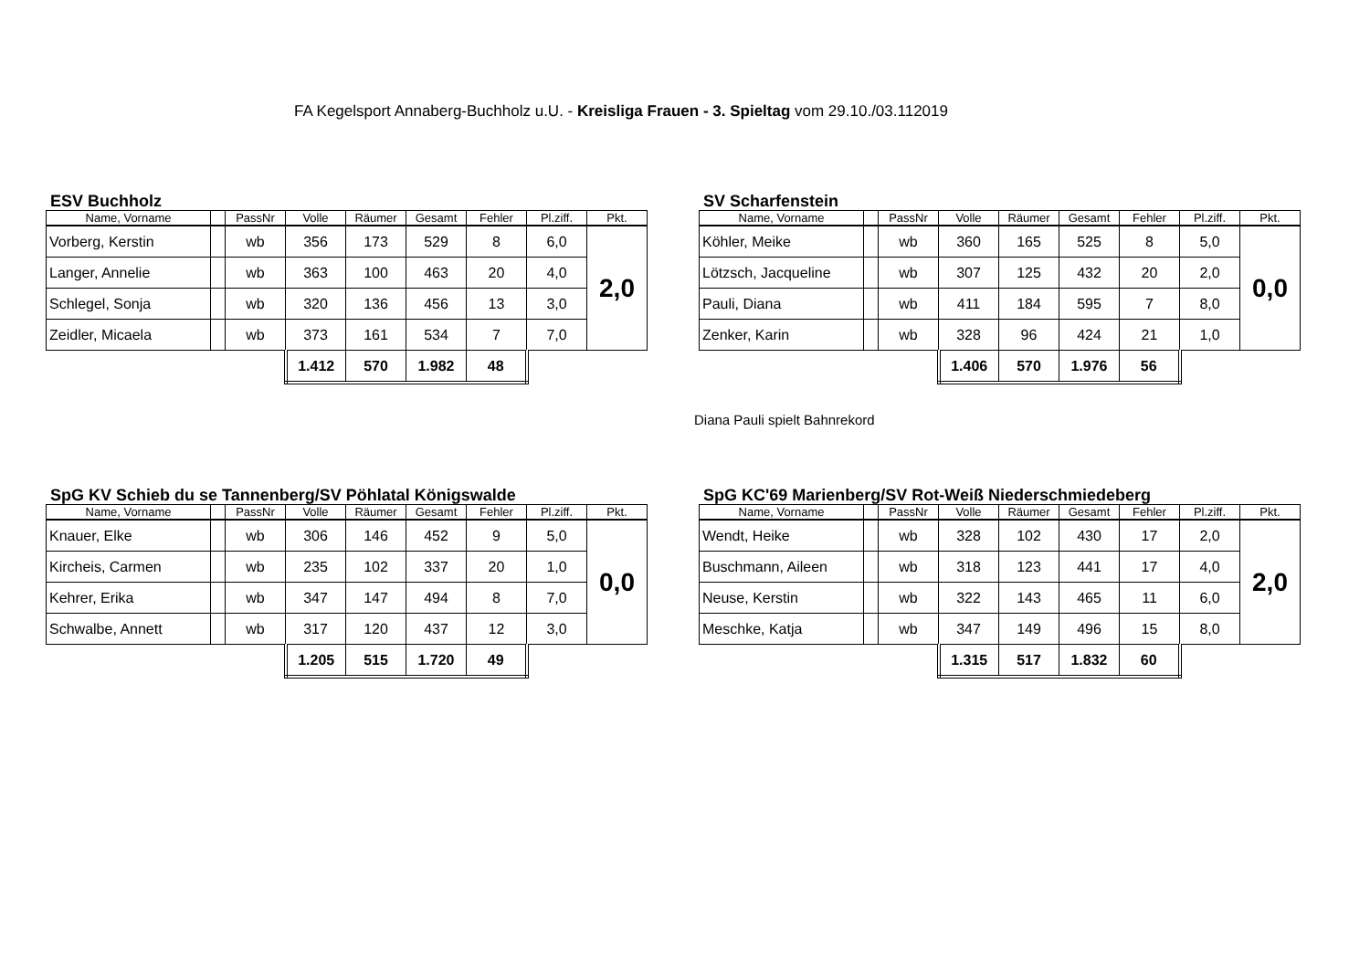FA Kegelsport Annaberg-Buchholz u.U. - Kreisliga Frauen - 3. Spieltag vom 29.10./03.112019
ESV Buchholz
| Name, Vorname | | PassNr | Volle | Räumer | Gesamt | Fehler | Pl.ziff. | Pkt. |
| --- | --- | --- | --- | --- | --- | --- | --- | --- |
| Vorberg, Kerstin | | wb | 356 | 173 | 529 | 8 | 6,0 | 2,0 |
| Langer, Annelie | | wb | 363 | 100 | 463 | 20 | 4,0 | |
| Schlegel, Sonja | | wb | 320 | 136 | 456 | 13 | 3,0 | |
| Zeidler, Micaela | | wb | 373 | 161 | 534 | 7 | 7,0 | |
| | | | 1.412 | 570 | 1.982 | 48 | | |
SV Scharfenstein
| Name, Vorname | | PassNr | Volle | Räumer | Gesamt | Fehler | Pl.ziff. | Pkt. |
| --- | --- | --- | --- | --- | --- | --- | --- | --- |
| Köhler, Meike | | wb | 360 | 165 | 525 | 8 | 5,0 | 0,0 |
| Lötzsch, Jacqueline | | wb | 307 | 125 | 432 | 20 | 2,0 | |
| Pauli, Diana | | wb | 411 | 184 | 595 | 7 | 8,0 | |
| Zenker, Karin | | wb | 328 | 96 | 424 | 21 | 1,0 | |
| | | | 1.406 | 570 | 1.976 | 56 | | |
Diana Pauli spielt Bahnrekord
SpG KV Schieb du se Tannenberg/SV Pöhlatal Königswalde
| Name, Vorname | | PassNr | Volle | Räumer | Gesamt | Fehler | Pl.ziff. | Pkt. |
| --- | --- | --- | --- | --- | --- | --- | --- | --- |
| Knauer, Elke | | wb | 306 | 146 | 452 | 9 | 5,0 | 0,0 |
| Kircheis, Carmen | | wb | 235 | 102 | 337 | 20 | 1,0 | |
| Kehrer, Erika | | wb | 347 | 147 | 494 | 8 | 7,0 | |
| Schwalbe, Annett | | wb | 317 | 120 | 437 | 12 | 3,0 | |
| | | | 1.205 | 515 | 1.720 | 49 | | |
SpG KC'69 Marienberg/SV Rot-Weiß Niederschmiedeberg
| Name, Vorname | | PassNr | Volle | Räumer | Gesamt | Fehler | Pl.ziff. | Pkt. |
| --- | --- | --- | --- | --- | --- | --- | --- | --- |
| Wendt, Heike | | wb | 328 | 102 | 430 | 17 | 2,0 | 2,0 |
| Buschmann, Aileen | | wb | 318 | 123 | 441 | 17 | 4,0 | |
| Neuse, Kerstin | | wb | 322 | 143 | 465 | 11 | 6,0 | |
| Meschke, Katja | | wb | 347 | 149 | 496 | 15 | 8,0 | |
| | | | 1.315 | 517 | 1.832 | 60 | | |